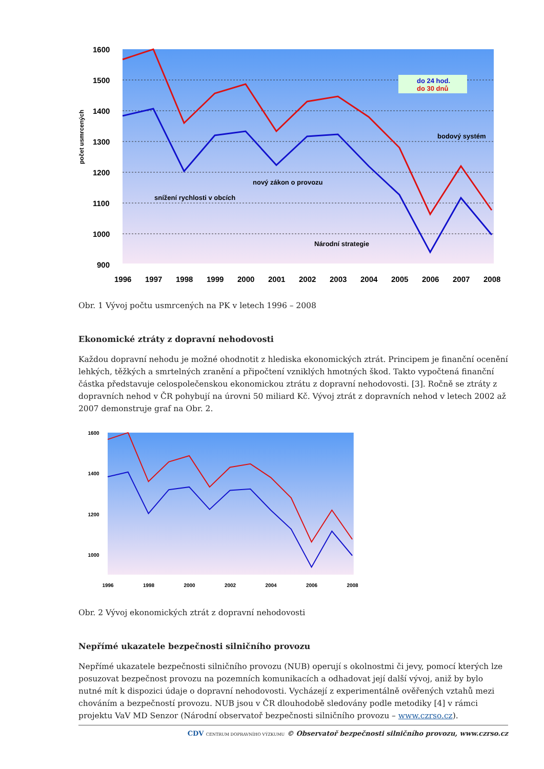1600
1500
1400
1300
1200
1100
1000
900
1996
1997
1998
1999
2000
2001
2002
2003
2004
2005
2006
2007
2008
počet usmrcených
snížení rychlosti v obcích
nový zákon o provozu
Národní strategie
bodový systém
do 24 hod.
do 30 dnů
Obr. 1 Vývoj počtu usmrcených na PK v letech 1996 – 2008
Ekonomické ztráty z dopravní nehodovosti
Každou dopravní nehodu je možné ohodnotit z hlediska ekonomických ztrát. Principem je finanční ocenění lehkých, těžkých a smrtelných zranění a připočtení vzniklých hmotných škod. Takto vypočtená finanční částka představuje celospolečenskou ekonomickou ztrátu z dopravní nehodovosti. [3]. Ročně se ztráty z dopravních nehod v ČR pohybují na úrovni 50 miliard Kč. Vývoj ztrát z dopravních nehod v letech 2002 až 2007 demonstruje graf na Obr. 2.
1600
1400
1200
1000
1996
1998
2000
2002
2004
2006
2008
Obr. 2 Vývoj ekonomických ztrát z dopravní nehodovosti
Nepřímé ukazatele bezpečnosti silničního provozu
Nepřímé ukazatele bezpečnosti silničního provozu (NUB) operují s okolnostmi či jevy, pomocí kterých lze posuzovat bezpečnost provozu na pozemních komunikacích a odhadovat její další vývoj, aniž by bylo nutné mít k dispozici údaje o dopravní nehodovosti. Vycházejí z experimentálně ověřených vztahů mezi chováním a bezpečností provozu. NUB jsou v ČR dlouhodobě sledovány podle metodiky [4] v rámci projektu VaV MD Senzor (Národní observatoř bezpečnosti silničního provozu – www.czrso.cz).
CDV CENTRUM DOPRAVNÍHO VÝZKUMU © Observatoř bezpečnosti silničního provozu, www.czrso.cz